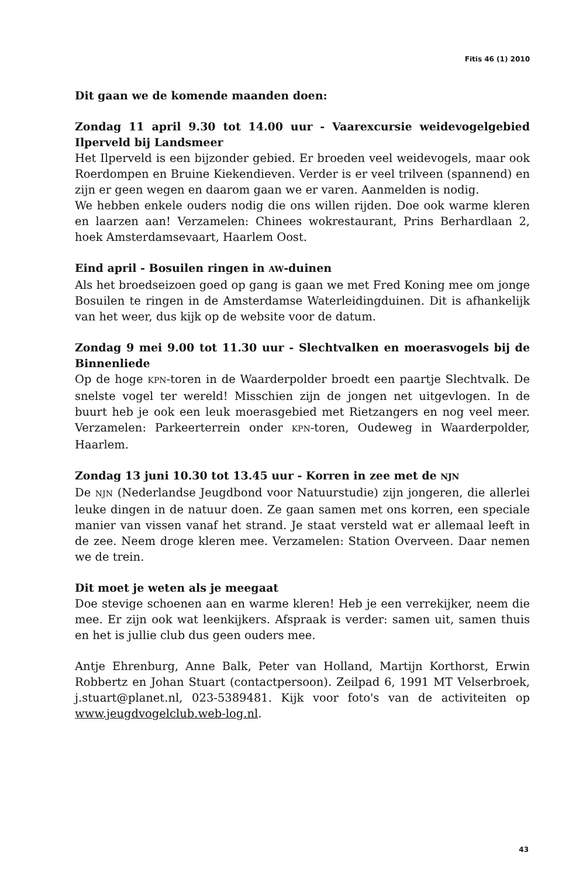Fitis 46 (1) 2010
Dit gaan we de komende maanden doen:
Zondag 11 april 9.30 tot 14.00 uur - Vaarexcursie weidevogelgebied Ilperveld bij Landsmeer
Het Ilperveld is een bijzonder gebied. Er broeden veel weidevogels, maar ook Roerdompen en Bruine Kiekendieven. Verder is er veel trilveen (spannend) en zijn er geen wegen en daarom gaan we er varen. Aanmelden is nodig.
We hebben enkele ouders nodig die ons willen rijden. Doe ook warme kleren en laarzen aan! Verzamelen: Chinees wokrestaurant, Prins Berhardlaan 2, hoek Amsterdamsevaart, Haarlem Oost.
Eind april - Bosuilen ringen in AW-duinen
Als het broedseizoen goed op gang is gaan we met Fred Koning mee om jonge Bosuilen te ringen in de Amsterdamse Waterleidingduinen. Dit is afhankelijk van het weer, dus kijk op de website voor de datum.
Zondag 9 mei 9.00 tot 11.30 uur - Slechtvalken en moerasvogels bij de Binnenliede
Op de hoge KPN-toren in de Waarderpolder broedt een paartje Slechtvalk. De snelste vogel ter wereld! Misschien zijn de jongen net uitgevlogen. In de buurt heb je ook een leuk moerasgebied met Rietzangers en nog veel meer. Verzamelen: Parkeerterrein onder KPN-toren, Oudeweg in Waarderpolder, Haarlem.
Zondag 13 juni 10.30 tot 13.45 uur - Korren in zee met de NJN
De NJN (Nederlandse Jeugdbond voor Natuurstudie) zijn jongeren, die allerlei leuke dingen in de natuur doen. Ze gaan samen met ons korren, een speciale manier van vissen vanaf het strand. Je staat versteld wat er allemaal leeft in de zee. Neem droge kleren mee. Verzamelen: Station Overveen. Daar nemen we de trein.
Dit moet je weten als je meegaat
Doe stevige schoenen aan en warme kleren! Heb je een verrekijker, neem die mee. Er zijn ook wat leenkijkers. Afspraak is verder: samen uit, samen thuis en het is jullie club dus geen ouders mee.
Antje Ehrenburg, Anne Balk, Peter van Holland, Martijn Korthorst, Erwin Robbertz en Johan Stuart (contactpersoon). Zeilpad 6, 1991 MT Velserbroek, j.stuart@planet.nl, 023-5389481. Kijk voor foto's van de activiteiten op www.jeugdvogelclub.web-log.nl.
43